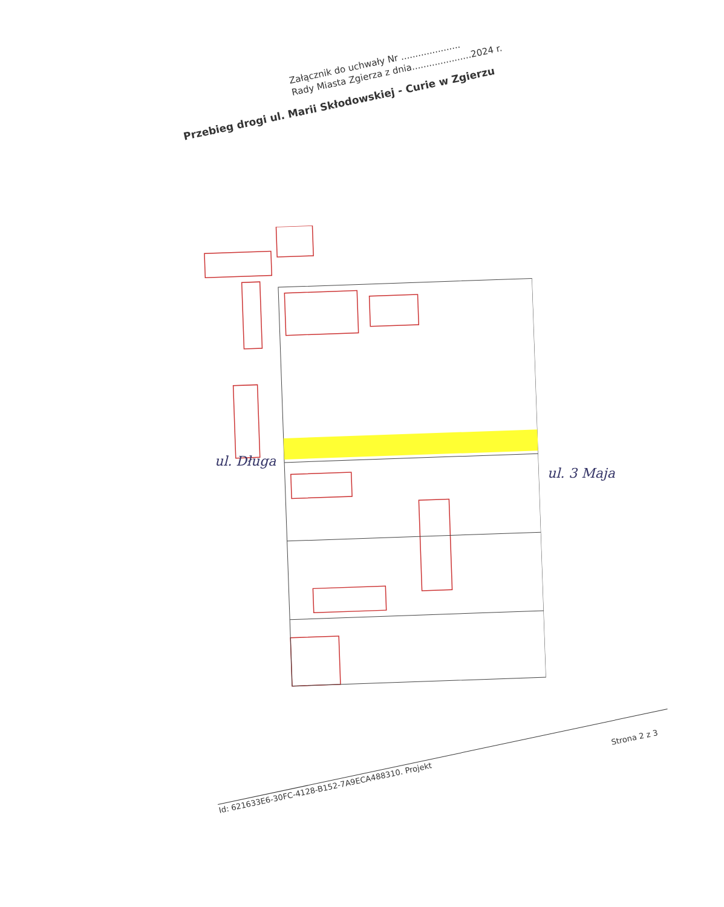Załącznik do uchwały Nr .....................
Rady Miasta Zgierza z dnia.....................2024 r.
Przebieg drogi ul. Marii Skłodowskiej - Curie w Zgierzu
ul. Długa
ul. 3 Maja
Strona 2 z 3
Id: 621633E6-30FC-4128-B152-7A9ECA488310. Projekt